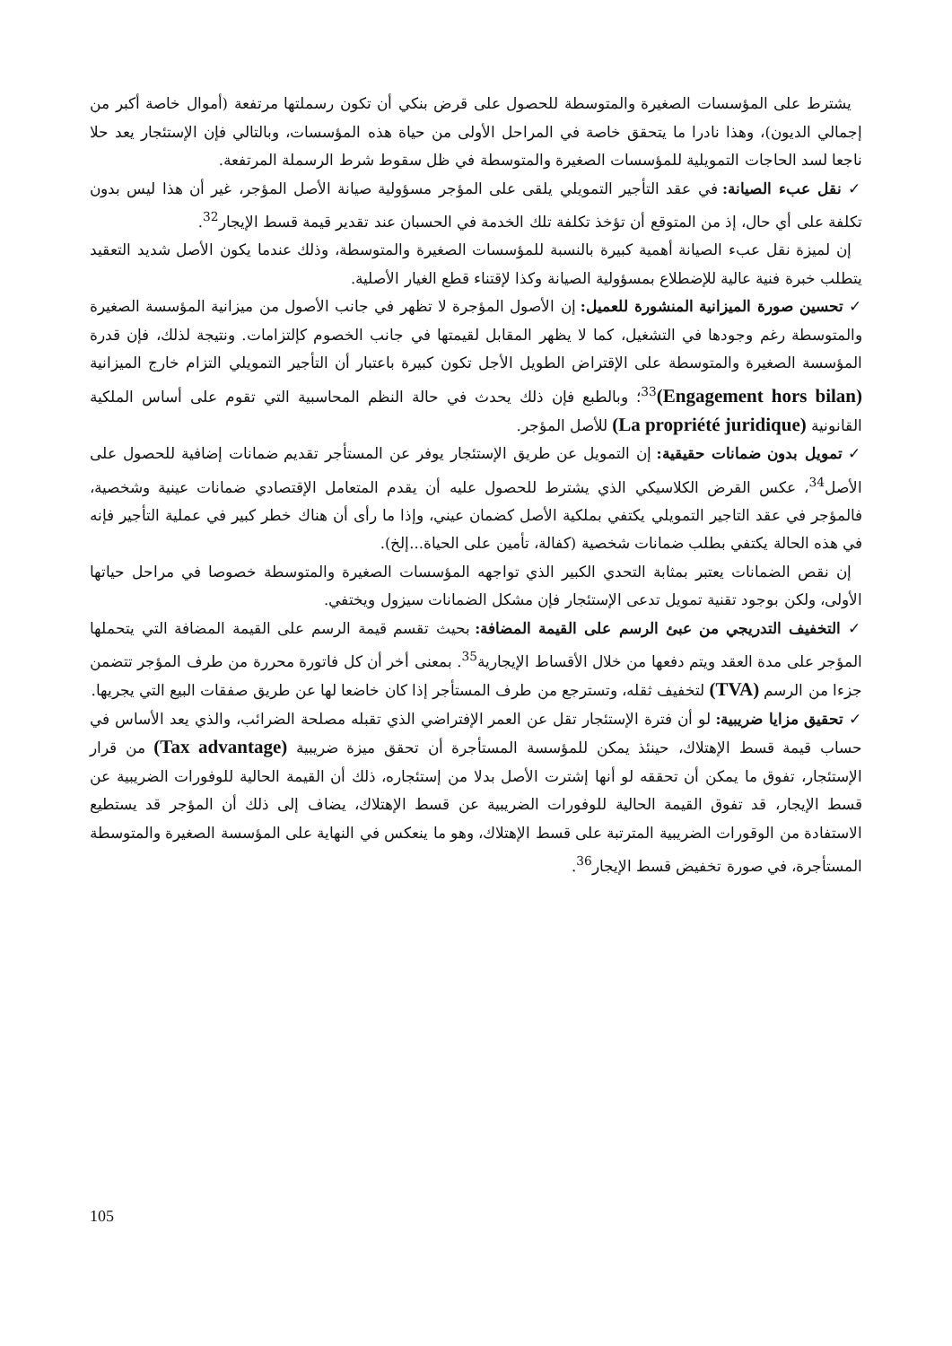يشترط على المؤسسات الصغيرة والمتوسطة للحصول على قرض بنكي أن تكون رسملتها مرتفعة (أموال خاصة أكبر من إجمالي الديون)، وهذا نادرا ما يتحقق خاصة في المراحل الأولى من حياة هذه المؤسسات، وبالتالي فإن الإستئجار يعد حلا ناجعا لسد الحاجات التمويلية للمؤسسات الصغيرة والمتوسطة في ظل سقوط شرط الرسملة المرتفعة.
✓ نقل عبء الصيانة: في عقد التأجير التمويلي يلقى على المؤجر مسؤولية صيانة الأصل المؤجر، غير أن هذا ليس بدون تكلفة على أي حال، إذ من المتوقع أن تؤخذ تكلفة تلك الخدمة في الحسبان عند تقدير قيمة قسط الإيجار<sup>32</sup>.
إن لميزة نقل عبء الصيانة أهمية كبيرة بالنسبة للمؤسسات الصغيرة والمتوسطة، وذلك عندما يكون الأصل شديد التعقيد يتطلب خبرة فنية عالية للإضطلاع بمسؤولية الصيانة وكذا لإقتناء قطع الغيار الأصلية.
✓ تحسين صورة الميزانية المنشورة للعميل: إن الأصول المؤجرة لا تظهر في جانب الأصول من ميزانية المؤسسة الصغيرة والمتوسطة رغم وجودها في التشغيل، كما لا يظهر المقابل لقيمتها في جانب الخصوم كإلتزامات. ونتيجة لذلك، فإن قدرة المؤسسة الصغيرة والمتوسطة على الإقتراض الطويل الأجل تكون كبيرة باعتبار أن التأجير التمويلي التزام خارج الميزانية (Engagement hors bilan)<sup>33</sup>؛ وبالطبع فإن ذلك يحدث في حالة النظم المحاسبية التي تقوم على أساس الملكية القانونية (La propriété juridique) للأصل المؤجر.
✓ تمويل بدون ضمانات حقيقية: إن التمويل عن طريق الإستئجار يوفر عن المستأجر تقديم ضمانات إضافية للحصول على الأصل<sup>34</sup>، عكس القرض الكلاسيكي الذي يشترط للحصول عليه أن يقدم المتعامل الإقتصادي ضمانات عينية وشخصية، فالمؤجر في عقد التاجير التمويلي يكتفي بملكية الأصل كضمان عيني، وإذا ما رأى أن هناك خطر كبير في عملية التأجير فإنه في هذه الحالة يكتفي بطلب ضمانات شخصية (كفالة، تأمين على الحياة...إلخ).
إن نقص الضمانات يعتبر بمثابة التحدي الكبير الذي تواجهه المؤسسات الصغيرة والمتوسطة خصوصا في مراحل حياتها الأولى، ولكن بوجود تقنية تمويل تدعى الإستئجار فإن مشكل الضمانات سيزول ويختفي.
✓ التخفيف التدريجي من عبئ الرسم على القيمة المضافة: بحيث تقسم قيمة الرسم على القيمة المضافة التي يتحملها المؤجر على مدة العقد ويتم دفعها من خلال الأقساط الإيجارية<sup>35</sup>. بمعنى أخر أن كل فاتورة محررة من طرف المؤجر تتضمن جزءا من الرسم (TVA) لتخفيف ثقله، وتسترجع من طرف المستأجر إذا كان خاضعا لها عن طريق صفقات البيع التي يجريها.
✓ تحقيق مزايا ضريبية: لو أن فترة الإستئجار تقل عن العمر الإفتراضي الذي تقبله مصلحة الضرائب، والذي يعد الأساس في حساب قيمة قسط الإهتلاك، حينئذ يمكن للمؤسسة المستأجرة أن تحقق ميزة ضريبية (Tax advantage) من قرار الإستئجار، تفوق ما يمكن أن تحققه لو أنها إشترت الأصل بدلا من إستئجاره، ذلك أن القيمة الحالية للوفورات الضريبية عن قسط الإيجار، قد تفوق القيمة الحالية للوفورات الضريبية عن قسط الإهتلاك، يضاف إلى ذلك أن المؤجر قد يستطيع الاستفادة من الوقورات الضريبية المترتبة على قسط الإهتلاك، وهو ما ينعكس في النهاية على المؤسسة الصغيرة والمتوسطة المستأجرة، في صورة تخفيض قسط الإيجار<sup>36</sup>.
105